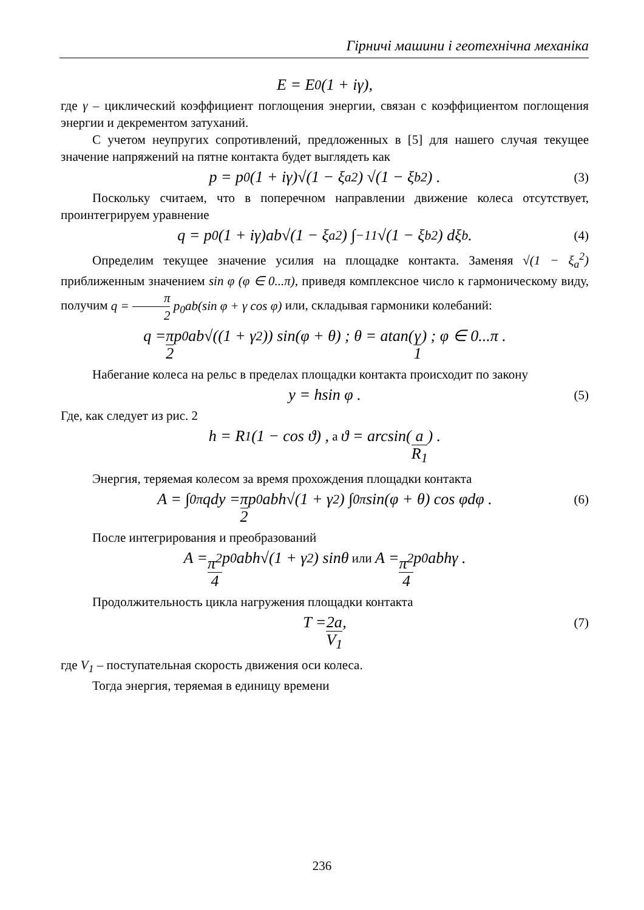Гірничі машини і геотехнічна механіка
E = E<sub>0</sub>(1 + iγ),
где γ – циклический коэффициент поглощения энергии, связан с коэффициентом поглощения энергии и декрементом затуханий.
С учетом неупругих сопротивлений, предложенных в [5] для нашего случая текущее значение напряжений на пятне контакта будет выглядеть как
p = p<sub>0</sub>(1 + iγ)√(1 − ξ<sub>a</sub><sup>2</sup>) √(1 − ξ<sub>b</sub><sup>2</sup>) . (3)
Поскольку считаем, что в поперечном направлении движение колеса отсутствует, проинтегрируем уравнение
q = p<sub>0</sub>(1 + iγ)ab√(1 − ξ<sub>a</sub><sup>2</sup>) ∫<sub>−1</sub><sup>1</sup> √(1 − ξ<sub>b</sub><sup>2</sup>) dξ<sub>b</sub> . (4)
Определим текущее значение усилия на площадке контакта. Заменяя √(1 − ξ<sub>a</sub><sup>2</sup>) приближенным значением sin φ (φ ∈ 0...π), приведя комплексное число к гармоническому виду, получим q = π 2 p<sub>0</sub>ab(sin φ + γ cos φ) или, складывая гармоники колебаний:
q = π 2 p<sub>0</sub>ab√((1 + γ<sup>2</sup>)) sin(φ + θ) ; θ = atan(γ 1) ; φ ∈ 0...π .
Набегание колеса на рельс в пределах площадки контакта происходит по закону
y = hsin φ . (5)
Где, как следует из рис. 2
h = R<sub>1</sub>(1 − cos ϑ) , а ϑ = arcsin(a R<sub>1</sub>) .
Энергия, теряемая колесом за время прохождения площадки контакта
A = ∫<sub>0</sub><sup>π</sup> qdy = π 2 p<sub>0</sub>abh√(1 + γ<sup>2</sup>) ∫<sub>0</sub><sup>π</sup> sin(φ + θ) cos φdφ . (6)
После интегрирования и преобразований
A = π<sup>2</sup> 4 p<sub>0</sub>abh√(1 + γ<sup>2</sup>) sinθ или A = π<sup>2</sup> 4 p<sub>0</sub>abhγ .
Продолжительность цикла нагружения площадки контакта
T = 2a V<sub>1</sub> , (7)
где V<sub>1</sub> – поступательная скорость движения оси колеса.
Тогда энергия, теряемая в единицу времени
236